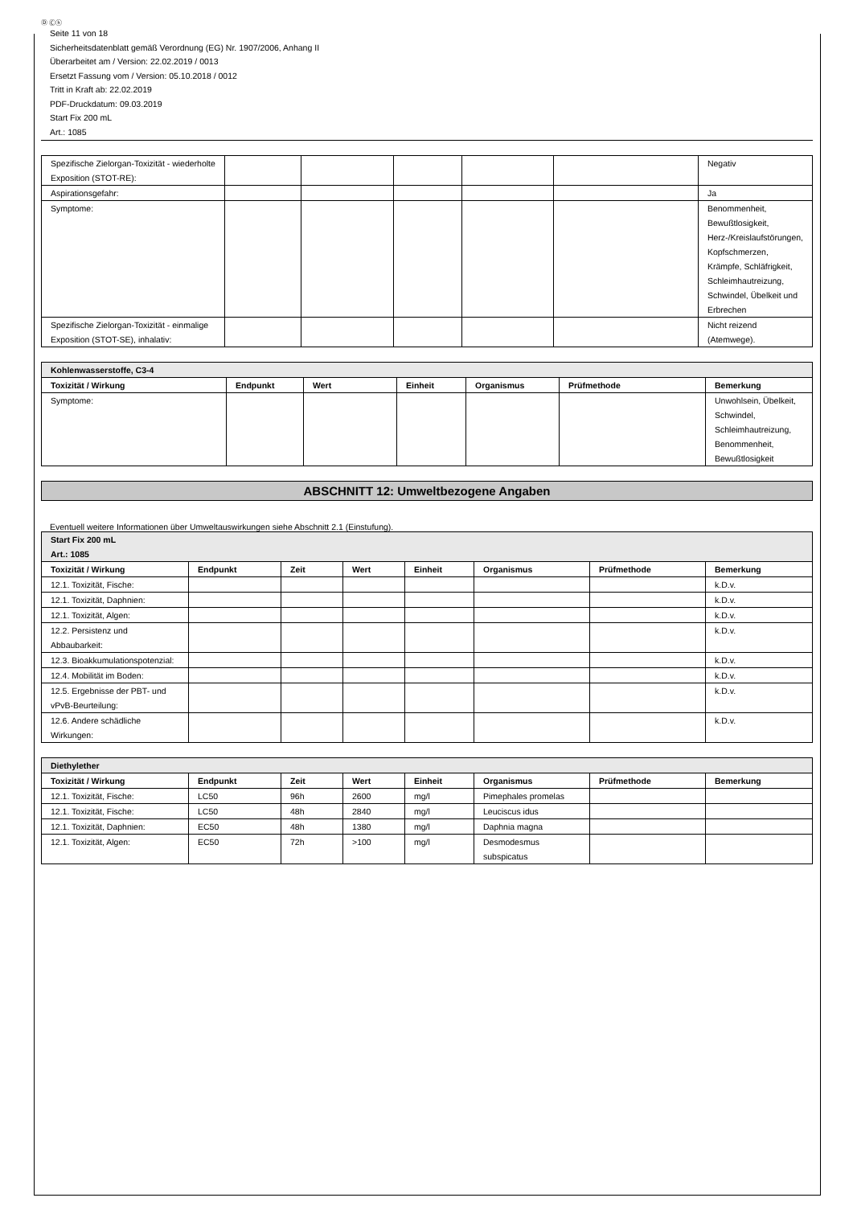Ⓓ Ⓒⓗ
Seite 11 von 18
Sicherheitsdatenblatt gemäß Verordnung (EG) Nr. 1907/2006, Anhang II
Überarbeitet am / Version: 22.02.2019 / 0013
Ersetzt Fassung vom / Version: 05.10.2018 / 0012
Tritt in Kraft ab: 22.02.2019
PDF-Druckdatum: 09.03.2019
Start Fix 200 mL
Art.: 1085
| Spezifische Zielorgan-Toxizität - wiederholte Exposition (STOT-RE): | | | | | | Negativ |
| Aspirationsgefahr: | | | | | | Ja |
| Symptome: | | | | | | Benommenheit, Bewußtlosigkeit, Herz-/Kreislaufstörungen, Kopfschmerzen, Krämpfe, Schläfrigkeit, Schleimhautreizung, Schwindel, Übelkeit und Erbrechen |
| Spezifische Zielorgan-Toxizität - einmalige Exposition (STOT-SE), inhalativ: | | | | | | Nicht reizend (Atemwege). |
| Kohlenwasserstoffe, C3-4 | | | | | | |
| Toxizität / Wirkung | Endpunkt | Wert | Einheit | Organismus | Prüfmethode | Bemerkung |
| Symptome: | | | | | | Unwohlsein, Übelkeit, Schwindel, Schleimhautreizung, Benommenheit, Bewußtlosigkeit |
ABSCHNITT 12: Umweltbezogene Angaben
Eventuell weitere Informationen über Umweltauswirkungen siehe Abschnitt 2.1 (Einstufung).
| Start Fix 200 mL Art.: 1085 | | | | | | | |
| Toxizität / Wirkung | Endpunkt | Zeit | Wert | Einheit | Organismus | Prüfmethode | Bemerkung |
| 12.1. Toxizität, Fische: | | | | | | | k.D.v. |
| 12.1. Toxizität, Daphnien: | | | | | | | k.D.v. |
| 12.1. Toxizität, Algen: | | | | | | | k.D.v. |
| 12.2. Persistenz und Abbaubarkeit: | | | | | | | k.D.v. |
| 12.3. Bioakkumulationspotenzial: | | | | | | | k.D.v. |
| 12.4. Mobilität im Boden: | | | | | | | k.D.v. |
| 12.5. Ergebnisse der PBT- und vPvB-Beurteilung: | | | | | | | k.D.v. |
| 12.6. Andere schädliche Wirkungen: | | | | | | | k.D.v. |
| Diethylether | | | | | | | |
| Toxizität / Wirkung | Endpunkt | Zeit | Wert | Einheit | Organismus | Prüfmethode | Bemerkung |
| 12.1. Toxizität, Fische: | LC50 | 96h | 2600 | mg/l | Pimephales promelas | | |
| 12.1. Toxizität, Fische: | LC50 | 48h | 2840 | mg/l | Leuciscus idus | | |
| 12.1. Toxizität, Daphnien: | EC50 | 48h | 1380 | mg/l | Daphnia magna | | |
| 12.1. Toxizität, Algen: | EC50 | 72h | >100 | mg/l | Desmodesmus subspicatus | | |